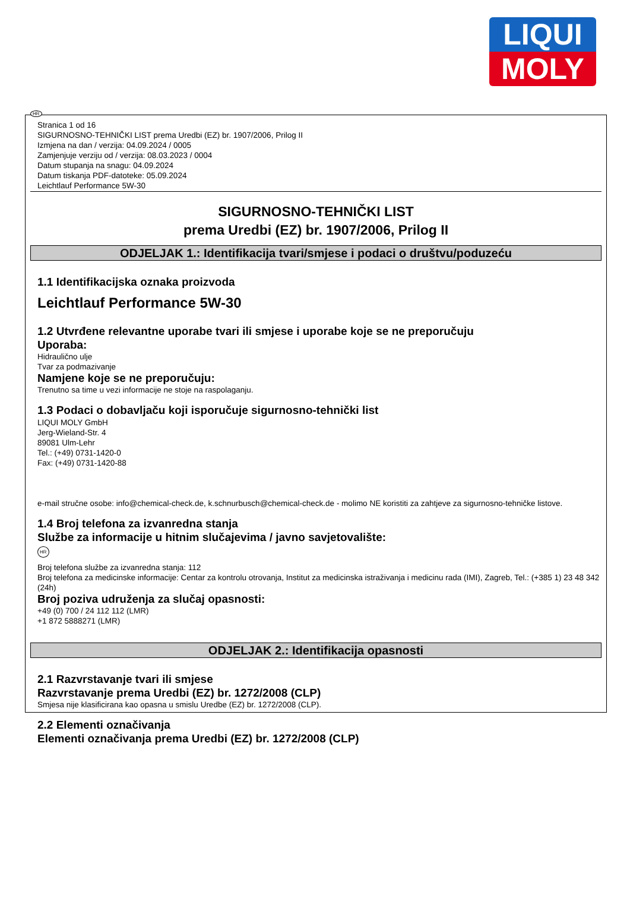LIQUI
MOLY
HR
Stranica 1 od 16
SIGURNOSNO-TEHNIČKI LIST prema Uredbi (EZ) br. 1907/2006, Prilog II
Izmjena na dan / verzija: 04.09.2024 / 0005
Zamjenjuje verziju od / verzija: 08.03.2023 / 0004
Datum stupanja na snagu: 04.09.2024
Datum tiskanja PDF-datoteke: 05.09.2024
Leichtlauf Performance 5W-30
SIGURNOSNO-TEHNIČKI LIST
prema Uredbi (EZ) br. 1907/2006, Prilog II
ODJELJAK 1.: Identifikacija tvari/smjese i podaci o društvu/poduzeću
1.1 Identifikacijska oznaka proizvoda
Leichtlauf Performance 5W-30
1.2 Utvrđene relevantne uporabe tvari ili smjese i uporabe koje se ne preporučuju
Uporaba:
Hidraulično ulje
Tvar za podmazivanje
Namjene koje se ne preporučuju:
Trenutno sa time u vezi informacije ne stoje na raspolaganju.
1.3 Podaci o dobavljaču koji isporučuje sigurnosno-tehnički list
LIQUI MOLY GmbH
Jerg-Wieland-Str. 4
89081 Ulm-Lehr
Tel.: (+49) 0731-1420-0
Fax: (+49) 0731-1420-88
e-mail stručne osobe: info@chemical-check.de, k.schnurbusch@chemical-check.de - molimo NE koristiti za zahtjeve za sigurnosno-tehničke listove.
1.4 Broj telefona za izvanredna stanja
Službe za informacije u hitnim slučajevima / javno savjetovalište:
HR
Broj telefona službe za izvanredna stanja: 112
Broj telefona za medicinske informacije: Centar za kontrolu otrovanja, Institut za medicinska istraživanja i medicinu rada (IMI), Zagreb, Tel.: (+385 1) 23 48 342 (24h)
Broj poziva udruženja za slučaj opasnosti:
+49 (0) 700 / 24 112 112 (LMR)
+1 872 5888271 (LMR)
ODJELJAK 2.: Identifikacija opasnosti
2.1 Razvrstavanje tvari ili smjese
Razvrstavanje prema Uredbi (EZ) br. 1272/2008 (CLP)
Smjesa nije klasificirana kao opasna u smislu Uredbe (EZ) br. 1272/2008 (CLP).
2.2 Elementi označivanja
Elementi označivanja prema Uredbi (EZ) br. 1272/2008 (CLP)